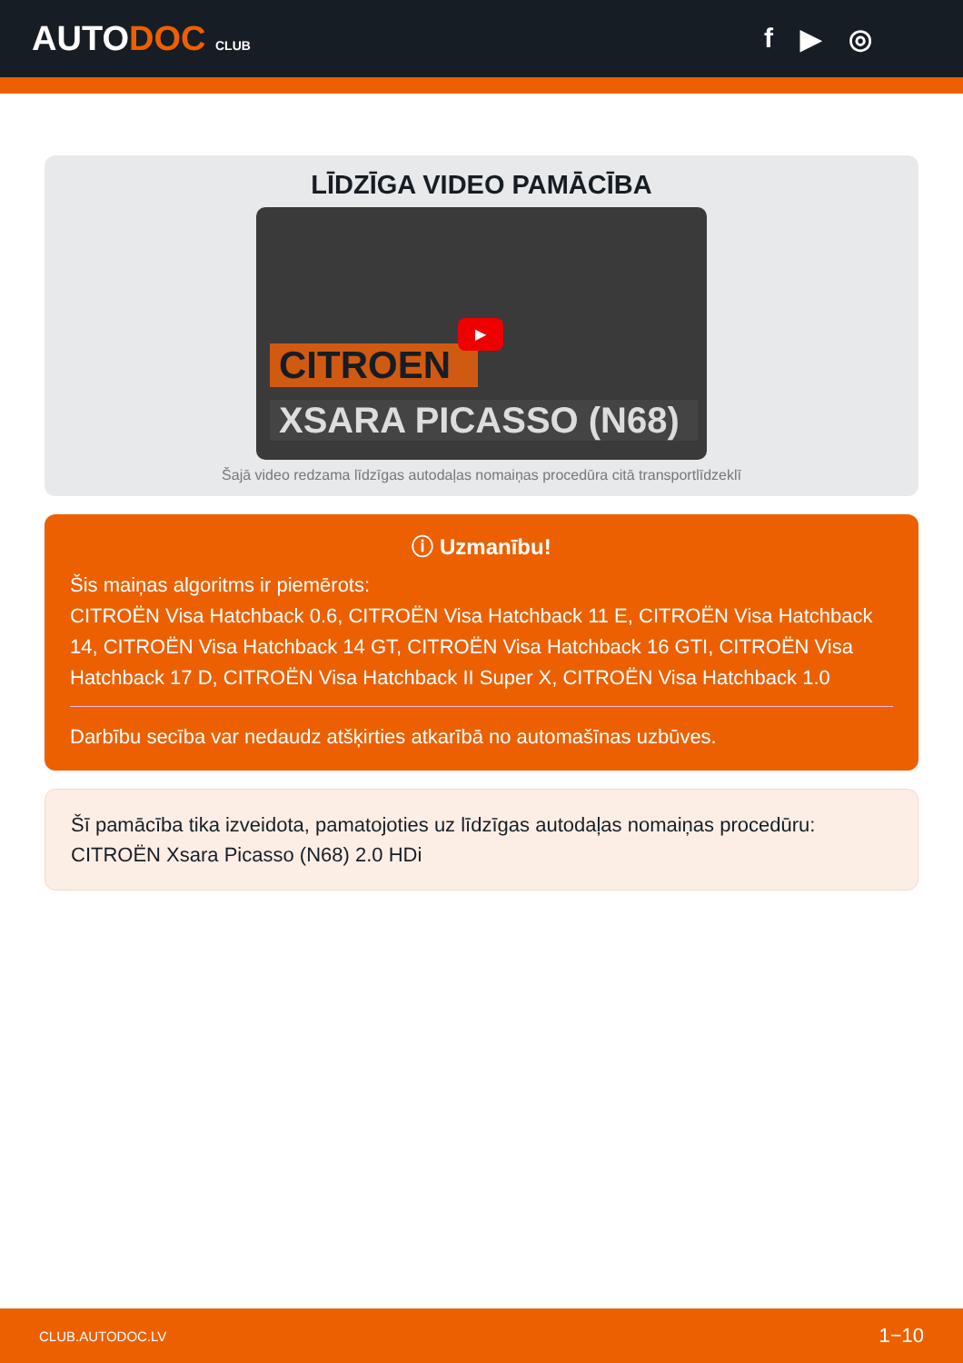AUTODOC CLUB
f ▶ ◎
LĪDZĪGA VIDEO PAMĀCĪBA
CITROEN
▶
XSARA PICASSO (N68)
Šajā video redzama līdzīgas autodaļas nomaiņas procedūra citā transportlīdzeklī
ⓘ Uzmanību!
Šis maiņas algoritms ir piemērots:
CITROËN Visa Hatchback 0.6, CITROËN Visa Hatchback 11 E, CITROËN Visa Hatchback 14, CITROËN Visa Hatchback 14 GT, CITROËN Visa Hatchback 16 GTI, CITROËN Visa Hatchback 17 D, CITROËN Visa Hatchback II Super X, CITROËN Visa Hatchback 1.0
Darbību secība var nedaudz atšķirties atkarībā no automašīnas uzbūves.
Šī pamācība tika izveidota, pamatojoties uz līdzīgas autodaļas nomaiņas procedūru: CITROËN Xsara Picasso (N68) 2.0 HDi
CLUB.AUTODOC.LV 1−10